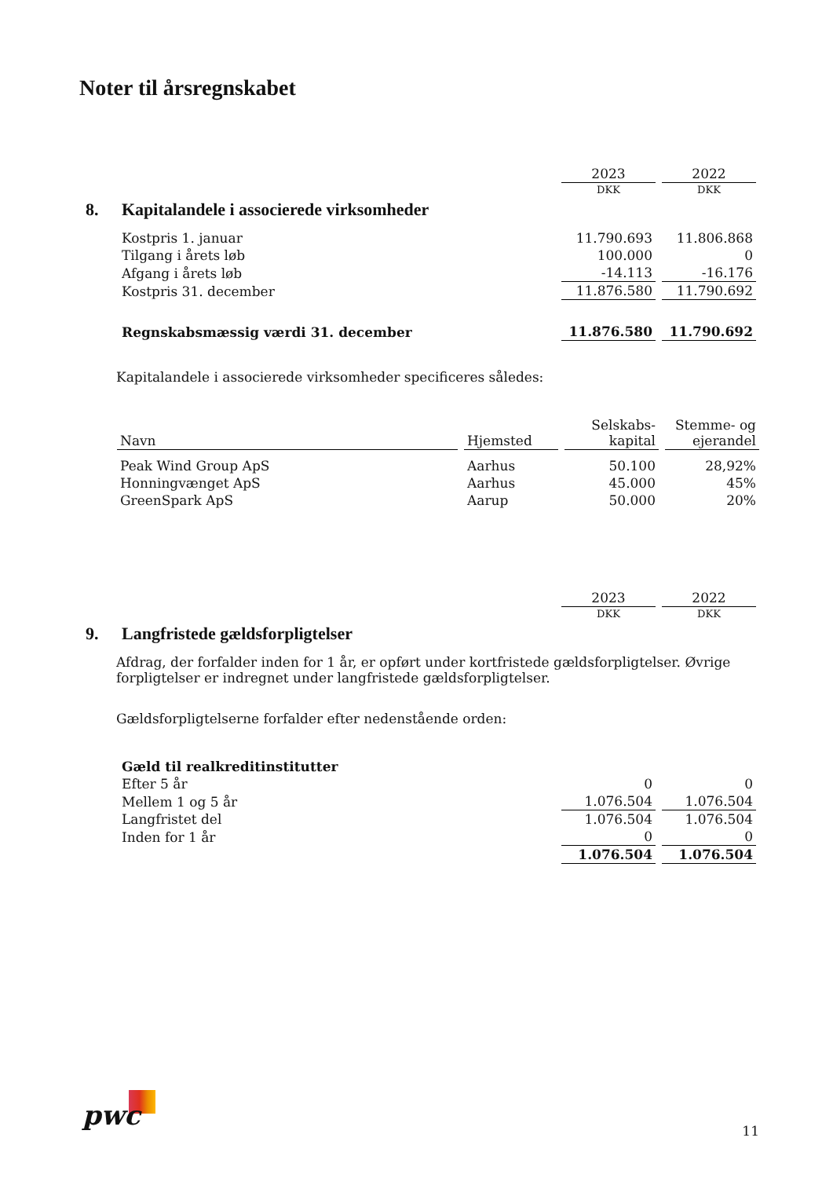Noter til årsregnskabet
| | | 2023 | 2022 |
| | | DKK | DKK |
| 8. | Kapitalandele i associerede virksomheder | | |
| | Kostpris 1. januar | 11.790.693 | 11.806.868 |
| | Tilgang i årets løb | 100.000 | 0 |
| | Afgang i årets løb | -14.113 | -16.176 |
| | Kostpris 31. december | 11.876.580 | 11.790.692 |
| | Regnskabsmæssig værdi 31. december | 11.876.580 | 11.790.692 |
Kapitalandele i associerede virksomheder specificeres således:
| Navn | Hjemsted | Selskabs- kapital | Stemme- og ejerandel |
| --- | --- | --- | --- |
| Peak Wind Group ApS | Aarhus | 50.100 | 28,92% |
| Honningvænget ApS | Aarhus | 45.000 | 45% |
| GreenSpark ApS | Aarup | 50.000 | 20% |
| | | 2023 | 2022 |
| | | DKK | DKK |
| 9. | Langfristede gældsforpligtelser | | |
Afdrag, der forfalder inden for 1 år, er opført under kortfristede gældsforpligtelser. Øvrige forpligtelser er indregnet under langfristede gældsforpligtelser.
Gældsforpligtelserne forfalder efter nedenstående orden:
| | Gæld til realkreditinstitutter | | |
| | Efter 5 år | 0 | 0 |
| | Mellem 1 og 5 år | 1.076.504 | 1.076.504 |
| | Langfristet del | 1.076.504 | 1.076.504 |
| | Inden for 1 år | 0 | 0 |
| | | 1.076.504 | 1.076.504 |
pwc 11